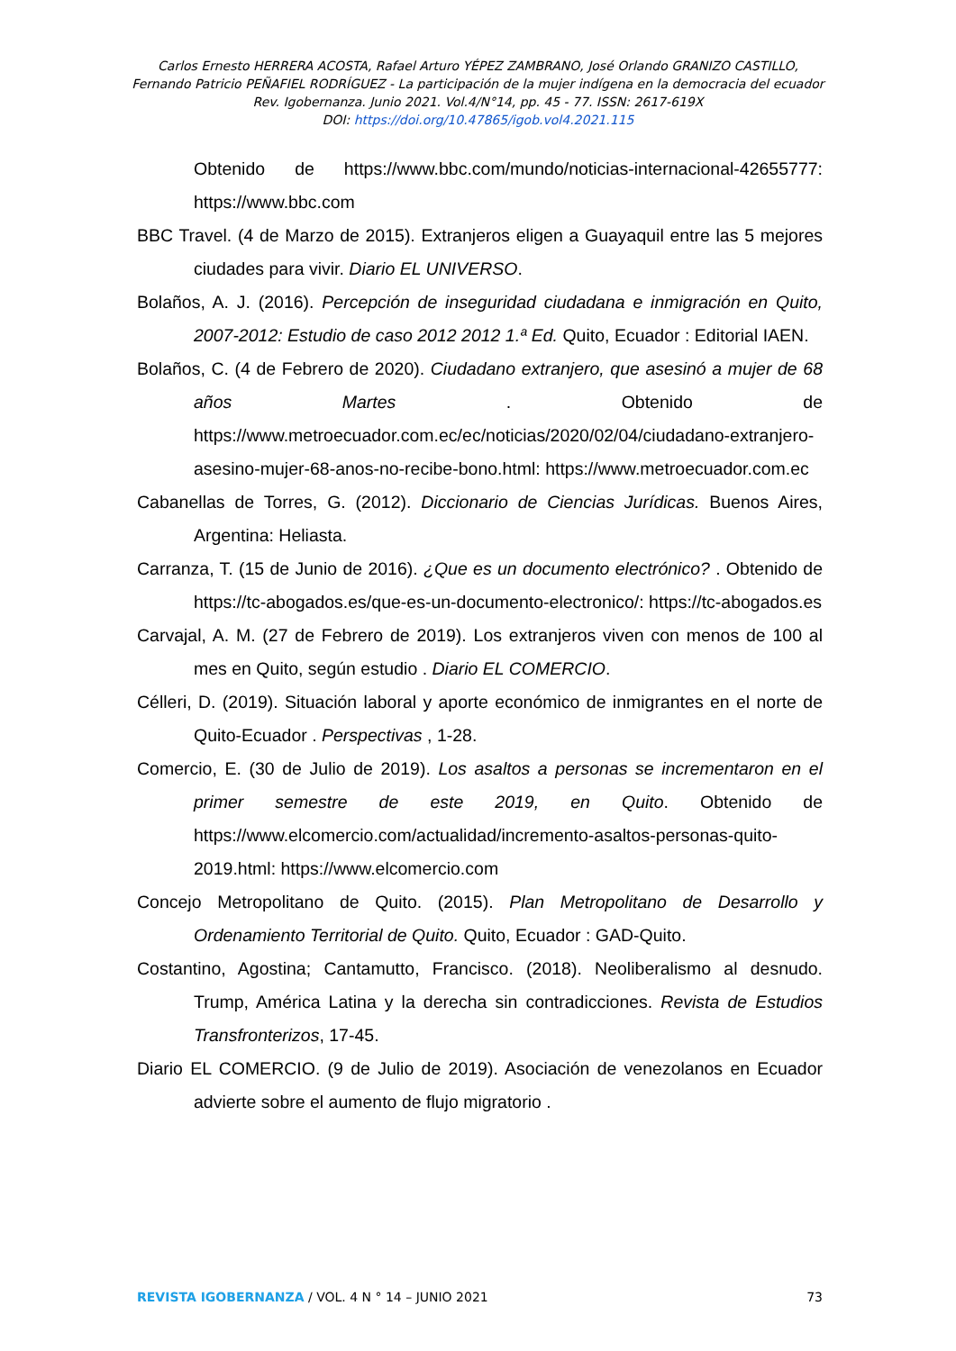Carlos Ernesto HERRERA ACOSTA, Rafael Arturo YÉPEZ ZAMBRANO, José Orlando GRANIZO CASTILLO,
Fernando Patricio PEÑAFIEL RODRÍGUEZ - La participación de la mujer indígena en la democracia del ecuador
Rev. Igobernanza. Junio 2021. Vol.4/N°14, pp. 45 - 77. ISSN: 2617-619X
DOI: https://doi.org/10.47865/igob.vol4.2021.115
Obtenido de https://www.bbc.com/mundo/noticias-internacional-42655777: https://www.bbc.com
BBC Travel. (4 de Marzo de 2015). Extranjeros eligen a Guayaquil entre las 5 mejores ciudades para vivir. Diario EL UNIVERSO.
Bolaños, A. J. (2016). Percepción de inseguridad ciudadana e inmigración en Quito, 2007-2012: Estudio de caso 2012 2012 1.ª Ed. Quito, Ecuador : Editorial IAEN.
Bolaños, C. (4 de Febrero de 2020). Ciudadano extranjero, que asesinó a mujer de 68 años Martes . Obtenido de https://www.metroecuador.com.ec/ec/noticias/2020/02/04/ciudadano-extranjero-asesino-mujer-68-anos-no-recibe-bono.html: https://www.metroecuador.com.ec
Cabanellas de Torres, G. (2012). Diccionario de Ciencias Jurídicas. Buenos Aires, Argentina: Heliasta.
Carranza, T. (15 de Junio de 2016). ¿Que es un documento electrónico? . Obtenido de https://tc-abogados.es/que-es-un-documento-electronico/: https://tc-abogados.es
Carvajal, A. M. (27 de Febrero de 2019). Los extranjeros viven con menos de 100 al mes en Quito, según estudio . Diario EL COMERCIO.
Célleri, D. (2019). Situación laboral y aporte económico de inmigrantes en el norte de Quito-Ecuador . Perspectivas , 1-28.
Comercio, E. (30 de Julio de 2019). Los asaltos a personas se incrementaron en el primer semestre de este 2019, en Quito. Obtenido de https://www.elcomercio.com/actualidad/incremento-asaltos-personas-quito-2019.html: https://www.elcomercio.com
Concejo Metropolitano de Quito. (2015). Plan Metropolitano de Desarrollo y Ordenamiento Territorial de Quito. Quito, Ecuador : GAD-Quito.
Costantino, Agostina; Cantamutto, Francisco. (2018). Neoliberalismo al desnudo. Trump, América Latina y la derecha sin contradicciones. Revista de Estudios Transfronterizos, 17-45.
Diario EL COMERCIO. (9 de Julio de 2019). Asociación de venezolanos en Ecuador advierte sobre el aumento de flujo migratorio .
REVISTA IGOBERNANZA / VOL. 4 N ° 14 – JUNIO 2021 73